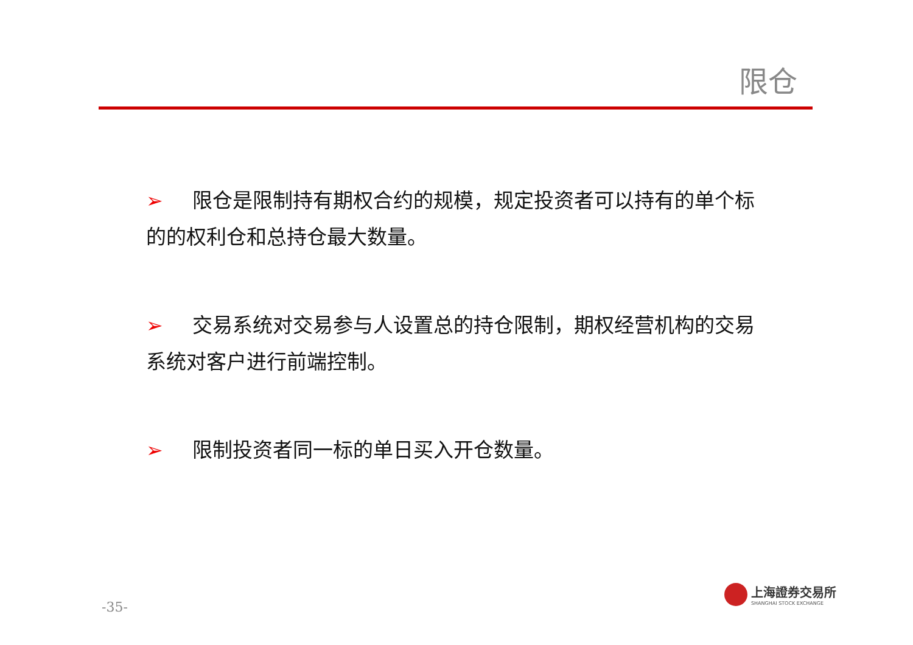限仓
➢ 限仓是限制持有期权合约的规模，规定投资者可以持有的单个标 的的权利仓和总持仓最大数量。
➢ 交易系统对交易参与人设置总的持仓限制，期权经营机构的交易系统对客户进行前端控制。
➢ 限制投资者同一标的单日买入开仓数量。
-35-
上海證券交易所
SHANGHAI STOCK EXCHANGE